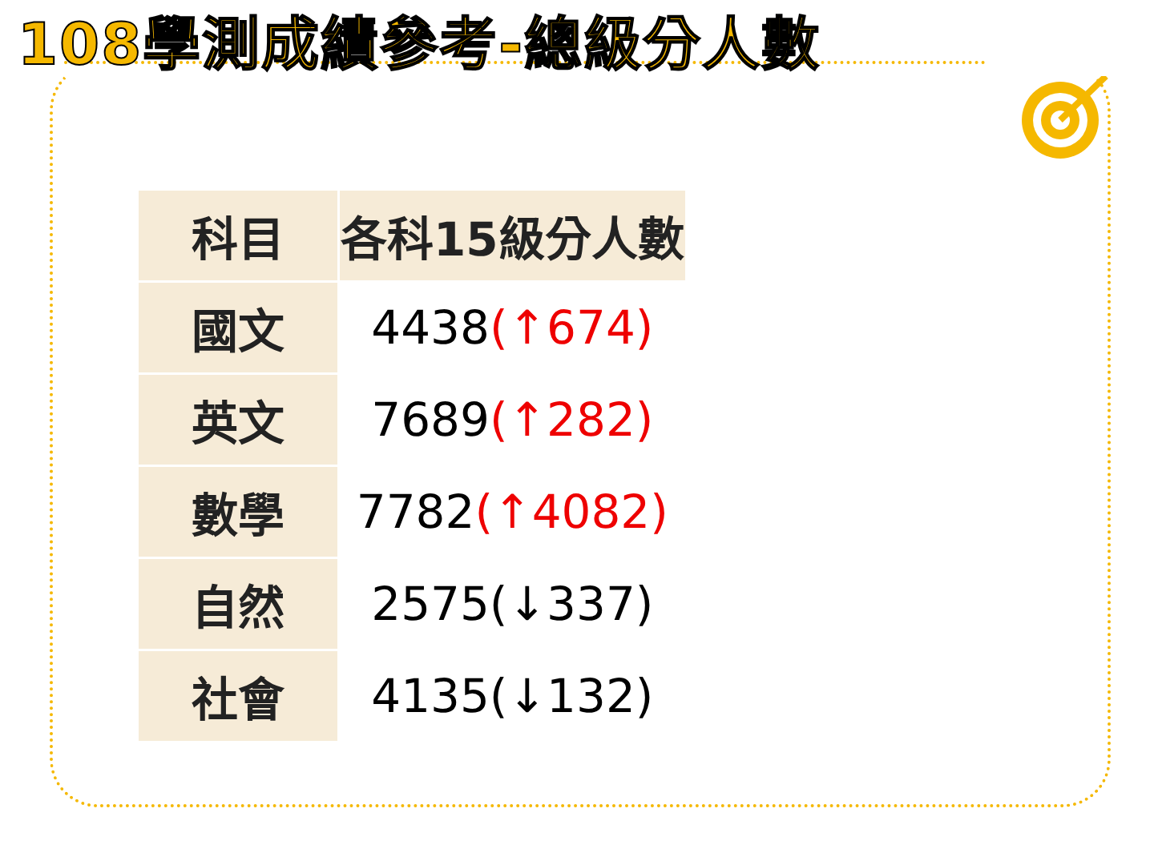108學測成績參考-總級分人數
| 科目 | 各科15級分人數 |
| --- | --- |
| 國文 | 4438 (↑674) |
| 英文 | 7689 (↑282) |
| 數學 | 7782 (↑4082) |
| 自然 | 2575(↓337) |
| 社會 | 4135(↓132) |